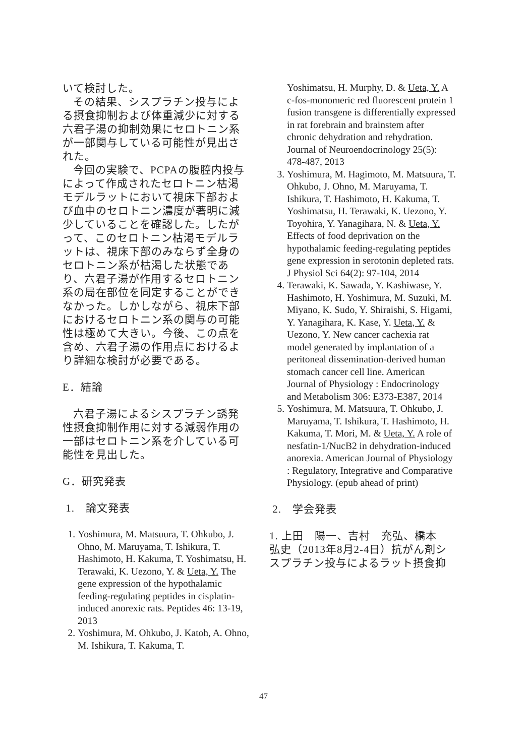いて検討した。
その結果、シスプラチン投与による摂食抑制および体重減少に対する六君子湯の抑制効果にセロトニン系が一部関与している可能性が見出された。
今回の実験で、PCPAの腹腔内投与によって作成されたセロトニン枯渇モデルラットにおいて視床下部および血中のセロトニン濃度が著明に減少していることを確認した。したがって、このセロトニン枯渇モデルラットは、視床下部のみならず全身のセロトニン系が枯渇した状態であり、六君子湯が作用するセロトニン系の局在部位を同定することができなかった。しかしながら、視床下部におけるセロトニン系の関与の可能性は極めて大きい。今後、この点を含め、六君子湯の作用点におけるより詳細な検討が必要である。
E．結論
六君子湯によるシスプラチン誘発性摂食抑制作用に対する減弱作用の一部はセロトニン系を介している可能性を見出した。
G．研究発表
1.　論文発表
1. Yoshimura, M. Matsuura, T. Ohkubo, J. Ohno, M. Maruyama, T. Ishikura, T. Hashimoto, H. Kakuma, T. Yoshimatsu, H. Terawaki, K. Uezono, Y. & Ueta, Y. The gene expression of the hypothalamic feeding-regulating peptides in cisplatin-induced anorexic rats. Peptides 46: 13-19, 2013
2. Yoshimura, M. Ohkubo, J. Katoh, A. Ohno, M. Ishikura, T. Kakuma, T.
Yoshimatsu, H. Murphy, D. & Ueta, Y. A c-fos-monomeric red fluorescent protein 1 fusion transgene is differentially expressed in rat forebrain and brainstem after chronic dehydration and rehydration. Journal of Neuroendocrinology 25(5): 478-487, 2013
3. Yoshimura, M. Hagimoto, M. Matsuura, T. Ohkubo, J. Ohno, M. Maruyama, T. Ishikura, T. Hashimoto, H. Kakuma, T. Yoshimatsu, H. Terawaki, K. Uezono, Y. Toyohira, Y. Yanagihara, N. & Ueta, Y. Effects of food deprivation on the hypothalamic feeding-regulating peptides gene expression in serotonin depleted rats. J Physiol Sci 64(2): 97-104, 2014
4. Terawaki, K. Sawada, Y. Kashiwase, Y. Hashimoto, H. Yoshimura, M. Suzuki, M. Miyano, K. Sudo, Y. Shiraishi, S. Higami, Y. Yanagihara, K. Kase, Y. Ueta, Y. & Uezono, Y. New cancer cachexia rat model generated by implantation of a peritoneal dissemination-derived human stomach cancer cell line. American Journal of Physiology : Endocrinology and Metabolism 306: E373-E387, 2014
5. Yoshimura, M. Matsuura, T. Ohkubo, J. Maruyama, T. Ishikura, T. Hashimoto, H. Kakuma, T. Mori, M. & Ueta, Y. A role of nesfatin-1/NucB2 in dehydration-induced anorexia. American Journal of Physiology : Regulatory, Integrative and Comparative Physiology. (epub ahead of print)
2.　学会発表
1. 上田　陽一、吉村　充弘、橋本　弘史（2013年8月2-4日）抗がん剤シスプラチン投与によるラット摂食抑
47